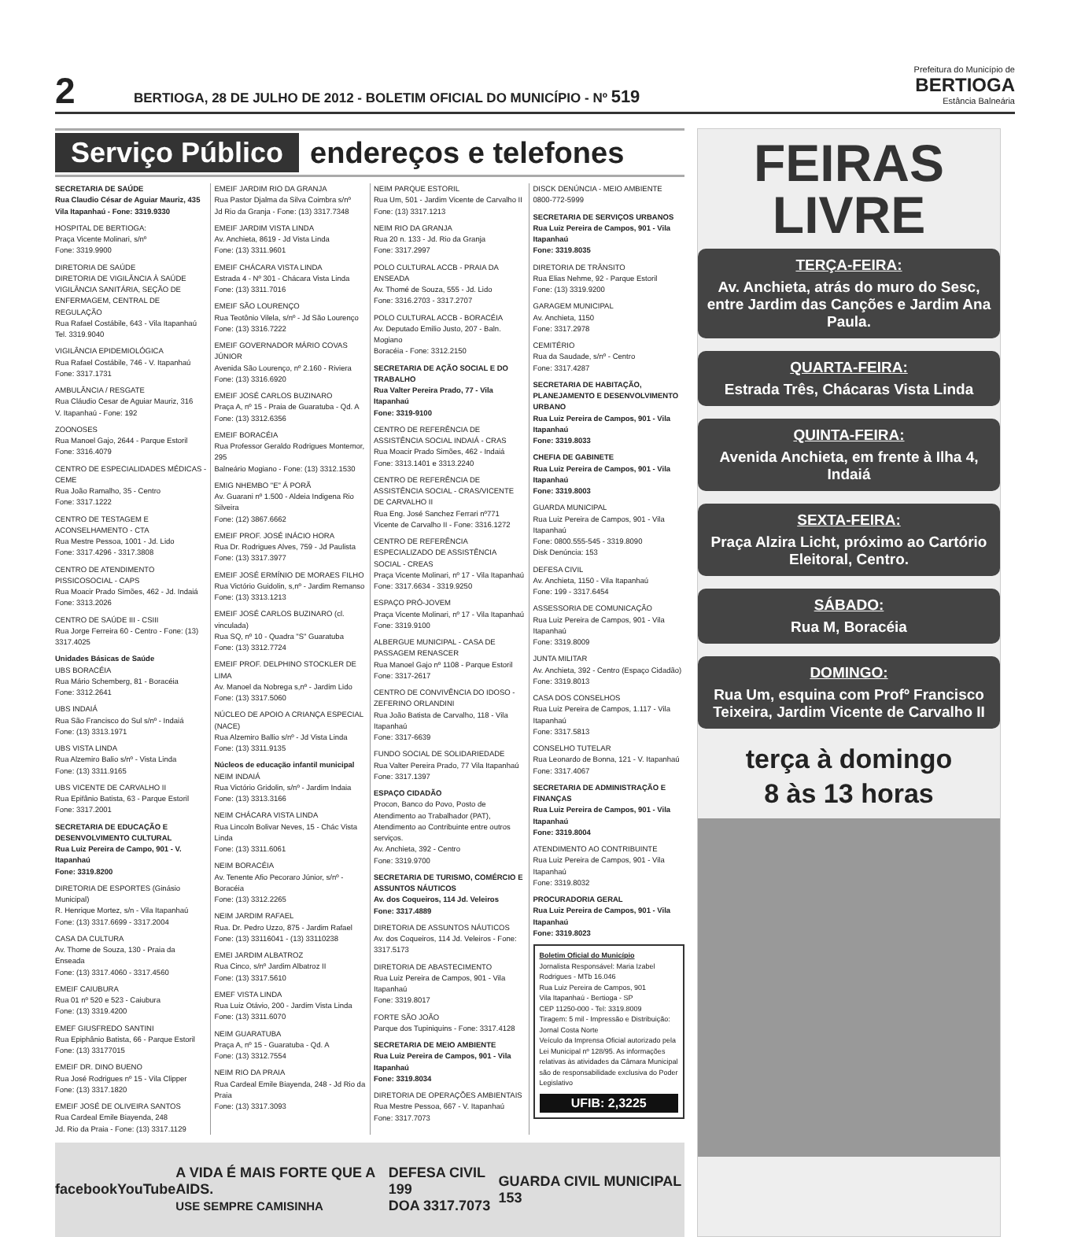2
BERTIOGA, 28 DE JULHO DE 2012 - BOLETIM OFICIAL DO MUNICÍPIO - Nº 519
Prefeitura do Município de
BERTIOGA
Estância Balneária
Serviço Público endereços e telefones
SECRETARIA DE SAÚDE
Rua Claudio César de Aguiar Mauriz, 435
Vila Itapanhaú - Fone: 3319.9330
HOSPITAL DE BERTIOGA:
Praça Vicente Molinari, s/nº
Fone: 3319.9900
DIRETORIA DE SAÚDE
DIRETORIA DE VIGILÂNCIA À SAÚDE
VIGILÂNCIA SANITÁRIA, SEÇÃO DE ENFERMAGEM, CENTRAL DE REGULAÇÃO
Rua Rafael Costábile, 643 - Vila Itapanhaú
Tel. 3319.9040
VIGILÂNCIA EPIDEMIOLÓGICA
Rua Rafael Costábile, 746 - V. Itapanhaú
Fone: 3317.1731
AMBULÂNCIA / RESGATE
Rua Cláudio Cesar de Aguiar Mauriz, 316
V. Itapanhaú - Fone: 192
ZOONOSES
Rua Manoel Gajo, 2644 - Parque Estoril
Fone: 3316.4079
CENTRO DE ESPECIALIDADES MÉDICAS - CEME
Rua João Ramalho, 35 - Centro
Fone: 3317.1222
CENTRO DE TESTAGEM E ACONSELHAMENTO - CTA
Rua Mestre Pessoa, 1001 - Jd. Lido
Fone: 3317.4296 - 3317.3808
CENTRO DE ATENDIMENTO PISSICOSOCIAL - CAPS
Rua Moacir Prado Simões, 462 - Jd. Indaiá
Fone: 3313.2026
CENTRO DE SAÚDE III - CSIII
Rua Jorge Ferreira 60 - Centro - Fone: (13) 3317.4025
Unidades Básicas de Saúde
UBS BORACÉIA
Rua Mário Schemberg, 81 - Boracéia
Fone: 3312.2641
UBS INDAIÁ
Rua São Francisco do Sul s/nº - Indaiá
Fone: (13) 3313.1971
UBS VISTA LINDA
Rua Alzemiro Balio s/nº - Vista Linda
Fone: (13) 3311.9165
UBS VICENTE DE CARVALHO II
Rua Epifânio Batista, 63 - Parque Estoril
Fone: 3317.2001
SECRETARIA DE EDUCAÇÃO E DESENVOLVIMENTO CULTURAL
Rua Luiz Pereira de Campo, 901 - V. Itapanhaú
Fone: 3319.8200
DIRETORIA DE ESPORTES (Ginásio Municipal)
R. Henrique Mortez, s/n - Vila Itapanhaú
Fone: (13) 3317.6699 - 3317.2004
CASA DA CULTURA
Av. Thome de Souza, 130 - Praia da Enseada
Fone: (13) 3317.4060 - 3317.4560
EMEIF CAIUBURA
Rua 01 nº 520 e 523 - Caiubura
Fone: (13) 3319.4200
EMEF GIUSFREDO SANTINI
Rua Epiphânio Batista, 66 - Parque Estoril
Fone: (13) 33177015
EMEIF DR. DINO BUENO
Rua José Rodrigues nº 15 - Vila Clipper
Fone: (13) 3317.1820
EMEIF JOSÉ DE OLIVEIRA SANTOS
Rua Cardeal Emile Biayenda, 248
Jd. Rio da Praia - Fone: (13) 3317.1129
EMEIF JARDIM RIO DA GRANJA
Rua Pastor Djalma da Silva Coimbra s/nº
Jd Rio da Granja - Fone: (13) 3317.7348
EMEIF JARDIM VISTA LINDA
Av. Anchieta, 8619 - Jd Vista Linda
Fone: (13) 3311.9601
EMEIF CHÁCARA VISTA LINDA
Estrada 4 - Nº 301 - Chácara Vista Linda
Fone: (13) 3311.7016
EMEIF SÃO LOURENÇO
Rua Teotônio Vilela, s/nº - Jd São Lourenço
Fone: (13) 3316.7222
EMEIF GOVERNADOR MÁRIO COVAS JÚNIOR
Avenida São Lourenço, nº 2.160 - Riviera
Fone: (13) 3316.6920
EMEIF JOSÉ CARLOS BUZINARO
Praça A, nº 15 - Praia de Guaratuba - Qd. A
Fone: (13) 3312.6356
EMEIF BORACÉIA
Rua Professor Geraldo Rodrigues Montemor, 295
Balneário Mogiano - Fone: (13) 3312.1530
EMIG NHEMBO "E" Á PORÃ
Av. Guarani nº 1.500 - Aldeia Indigena Rio Silveira
Fone: (12) 3867.6662
EMEIF PROF. JOSÉ INÁCIO HORA
Rua Dr. Rodrigues Alves, 759 - Jd Paulista
Fone: (13) 3317.3977
EMEIF JOSÉ ERMÍNIO DE MORAES FILHO
Rua Victório Guidolin, s,nº - Jardim Remanso
Fone: (13) 3313.1213
EMEIF JOSÉ CARLOS BUZINARO (cl. vinculada)
Rua SQ, nº 10 - Quadra "S" Guaratuba
Fone: (13) 3312.7724
EMEIF PROF. DELPHINO STOCKLER DE LIMA
Av. Manoel da Nobrega s,nº - Jardim Lido
Fone: (13) 3317.5060
NÚCLEO DE APOIO A CRIANÇA ESPECIAL (NACE)
Rua Alzemiro Ballio s/nº - Jd Vista Linda
Fone: (13) 3311.9135
Núcleos de educação infantil municipal
NEIM INDAIÁ
Rua Victório Gridolin, s/nº - Jardim Indaia
Fone: (13) 3313.3166
NEIM CHÁCARA VISTA LINDA
Rua Lincoln Bolivar Neves, 15 - Chác Vista Linda
Fone: (13) 3311.6061
NEIM BORACÉIA
Av. Tenente Afio Pecoraro Júnior, s/nº - Boracéia
Fone: (13) 3312.2265
NEIM JARDIM RAFAEL
Rua. Dr. Pedro Uzzo, 875 - Jardim Rafael
Fone: (13) 33116041 - (13) 33110238
EMEI JARDIM ALBATROZ
Rua Cinco, s/nº Jardim Albatroz II
Fone: (13) 3317.5610
EMEF VISTA LINDA
Rua Luiz Otávio, 200 - Jardim Vista Linda
Fone: (13) 3311.6070
NEIM GUARATUBA
Praça A, nº 15 - Guaratuba - Qd. A
Fone: (13) 3312.7554
NEIM RIO DA PRAIA
Rua Cardeal Emile Biayenda, 248 - Jd Rio da Praia
Fone: (13) 3317.3093
NEIM PARQUE ESTORIL
Rua Um, 501 - Jardim Vicente de Carvalho II
Fone: (13) 3317.1213
NEIM RIO DA GRANJA
Rua 20 n. 133 - Jd. Rio da Granja
Fone: 3317.2997
POLO CULTURAL ACCB - PRAIA DA ENSEADA
Av. Thomé de Souza, 555 - Jd. Lido
Fone: 3316.2703 - 3317.2707
POLO CULTURAL ACCB - BORACÉIA
Av. Deputado Emilio Justo, 207 - Baln. Mogiano
Boracéia - Fone: 3312.2150
SECRETARIA DE AÇÃO SOCIAL E DO TRABALHO
Rua Valter Pereira Prado, 77 - Vila Itapanhaú
Fone: 3319-9100
CENTRO DE REFERÊNCIA DE ASSISTÊNCIA SOCIAL INDAIÁ - CRAS
Rua Moacir Prado Simões, 462 - Indaiá
Fone: 3313.1401 e 3313.2240
CENTRO DE REFERÊNCIA DE ASSISTÊNCIA SOCIAL - CRAS/VICENTE DE CARVALHO II
Rua Eng. José Sanchez Ferrari nº771
Vicente de Carvalho II - Fone: 3316.1272
CENTRO DE REFERÊNCIA ESPECIALIZADO DE ASSISTÊNCIA SOCIAL - CREAS
Praça Vicente Molinari, nº 17 - Vila Itapanhaú
Fone: 3317.6634 - 3319.9250
ESPAÇO PRÓ-JOVEM
Praça Vicente Molinari, nº 17 - Vila Itapanhaú
Fone: 3319.9100
ALBERGUE MUNICIPAL - CASA DE PASSAGEM RENASCER
Rua Manoel Gajo nº 1108 - Parque Estoril
Fone: 3317-2617
CENTRO DE CONVIVÊNCIA DO IDOSO - ZEFERINO ORLANDINI
Rua João Batista de Carvalho, 118 - Vila Itapanhaú
Fone: 3317-6639
FUNDO SOCIAL DE SOLIDARIEDADE
Rua Valter Pereira Prado, 77 Vila Itapanhaú
Fone: 3317.1397
ESPAÇO CIDADÃO
Procon, Banco do Povo, Posto de Atendimento ao Trabalhador (PAT), Atendimento ao Contribuinte entre outros serviços.
Av. Anchieta, 392 - Centro
Fone: 3319.9700
SECRETARIA DE TURISMO, COMÉRCIO E ASSUNTOS NÁUTICOS
Av. dos Coqueiros, 114 Jd. Veleiros
Fone: 3317.4889
DIRETORIA DE ASSUNTOS NÁUTICOS
Av. dos Coqueiros, 114 Jd. Veleiros - Fone: 3317.5173
DIRETORIA DE ABASTECIMENTO
Rua Luiz Pereira de Campos, 901 - Vila Itapanhaú
Fone: 3319.8017
FORTE SÃO JOÃO
Parque dos Tupiniquins - Fone: 3317.4128
SECRETARIA DE MEIO AMBIENTE
Rua Luiz Pereira de Campos, 901 - Vila Itapanhaú
Fone: 3319.8034
DIRETORIA DE OPERAÇÕES AMBIENTAIS
Rua Mestre Pessoa, 667 - V. Itapanhaú
Fone: 3317.7073
DISCK DENÚNCIA - MEIO AMBIENTE
0800-772-5999
SECRETARIA DE SERVIÇOS URBANOS
Rua Luiz Pereira de Campos, 901 - Vila Itapanhaú
Fone: 3319.8035
DIRETORIA DE TRÂNSITO
Rua Elias Nehme, 92 - Parque Estoril
Fone: (13) 3319.9200
GARAGEM MUNICIPAL
Av. Anchieta, 1150
Fone: 3317.2978
CEMITÉRIO
Rua da Saudade, s/nº - Centro
Fone: 3317.4287
SECRETARIA DE HABITAÇÃO, PLANEJAMENTO E DESENVOLVIMENTO URBANO
Rua Luiz Pereira de Campos, 901 - Vila Itapanhaú
Fone: 3319.8033
CHEFIA DE GABINETE
Rua Luiz Pereira de Campos, 901 - Vila Itapanhaú
Fone: 3319.8003
GUARDA MUNICIPAL
Rua Luiz Pereira de Campos, 901 - Vila Itapanhaú
Fone: 0800.555-545 - 3319.8090
Disk Denúncia: 153
DEFESA CIVIL
Av. Anchieta, 1150 - Vila Itapanhaú
Fone: 199 - 3317.6454
ASSESSORIA DE COMUNICAÇÃO
Rua Luiz Pereira de Campos, 901 - Vila Itapanhaú
Fone: 3319.8009
JUNTA MILITAR
Av. Anchieta, 392 - Centro (Espaço Cidadão)
Fone: 3319.8013
CASA DOS CONSELHOS
Rua Luiz Pereira de Campos, 1.117 - Vila Itapanhaú
Fone: 3317.5813
CONSELHO TUTELAR
Rua Leonardo de Bonna, 121 - V. Itapanhaú
Fone: 3317.4067
SECRETARIA DE ADMINISTRAÇÃO E FINANÇAS
Rua Luiz Pereira de Campos, 901 - Vila Itapanhaú
Fone: 3319.8004
ATENDIMENTO AO CONTRIBUINTE
Rua Luiz Pereira de Campos, 901 - Vila Itapanhaú
Fone: 3319.8032
PROCURADORIA GERAL
Rua Luiz Pereira de Campos, 901 - Vila Itapanhaú
Fone: 3319.8023
Boletim Oficial do Município
Jornalista Responsável: Maria Izabel Rodrigues - MTb 16.046
Rua Luiz Pereira de Campos, 901
Vila Itapanhaú - Bertioga - SP
CEP 11250-000 - Tel: 3319.8009
Tiragem: 5 mil - Impressão e Distribuição: Jornal Costa Norte
Veículo da Imprensa Oficial autorizado pela Lei Municipal nº 128/95. As informações relativas às atividades da Câmara Municipal são de responsabilidade exclusiva do Poder Legislativo
UFIB: 2,3225
facebook YouTube A VIDA É MAIS FORTE QUE A AIDS.
USE SEMPRE CAMISINHA DEFESA CIVIL 199
DOA 3317.7073 GUARDA CIVIL MUNICIPAL 153
FEIRAS
LIVRE
TERÇA-FEIRA:
Av. Anchieta, atrás do muro do Sesc, entre Jardim das Canções e Jardim Ana Paula.
QUARTA-FEIRA:
Estrada Três, Chácaras Vista Linda
QUINTA-FEIRA:
Avenida Anchieta, em frente à Ilha 4, Indaiá
SEXTA-FEIRA:
Praça Alzira Licht, próximo ao Cartório Eleitoral, Centro.
SÁBADO:
Rua M, Boracéia
DOMINGO:
Rua Um, esquina com Profº Francisco Teixeira, Jardim Vicente de Carvalho II
terça à domingo
8 às 13 horas